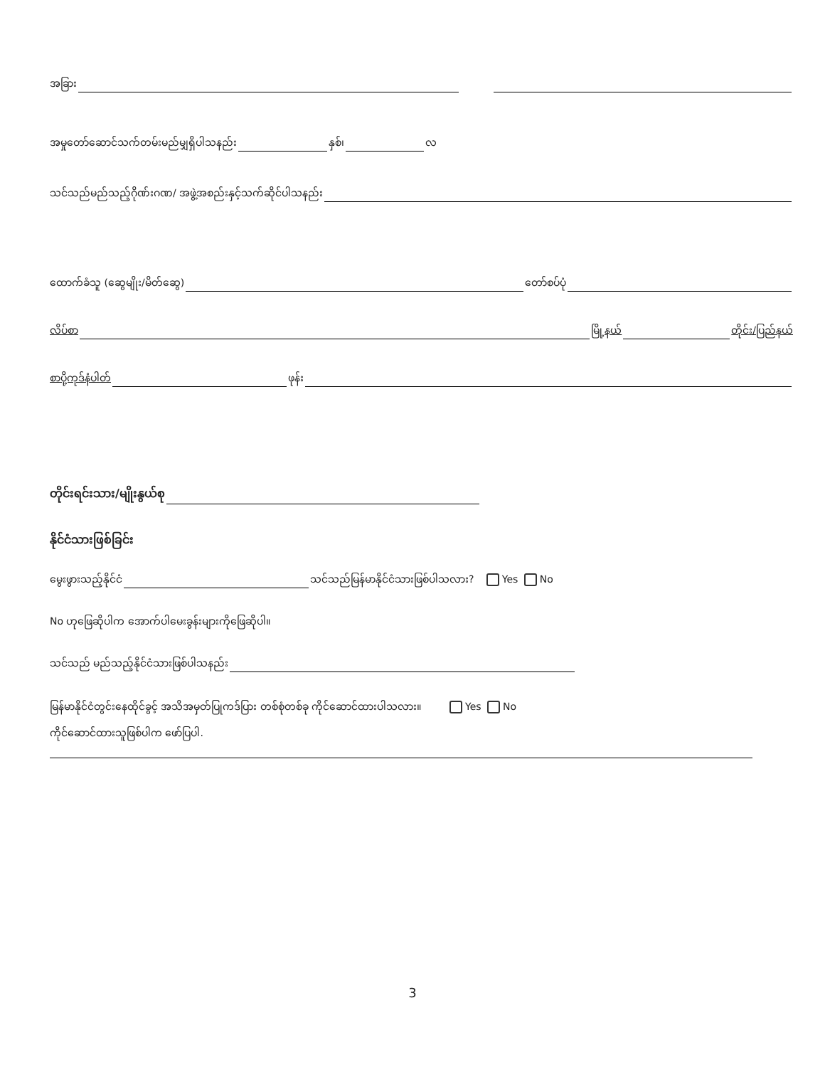အခြား
အမှုတော်ဆောင်သက်တမ်းမည်မျှရှိပါသနည်း နှစ်၊ လ
သင်သည်မည်သည့်ဂိုဏ်းဂဏ/ အဖွဲ့အစည်းနှင့်သက်ဆိုင်ပါသနည်း
ထောက်ခံသူ (ဆွေမျိုး/မိတ်ဆွေ) တော်စပ်ပုံ
လိပ်စာ မြို့နယ် တိုင်း/ပြည်နယ်
စာပို့ကုဒ်နံပါတ် ဖုန်း
တိုင်းရင်းသား/မျိုးနွယ်စု
နိုင်ငံသားဖြစ်ခြင်း
မွေးဖွားသည့်နိုင်ငံ သင်သည်မြန်မာနိုင်ငံသားဖြစ်ပါသလား? Yes No
No ဟုဖြေဆိုပါက အောက်ပါမေးခွန်းများကိုဖြေဆိုပါ။
သင်သည် မည်သည့်နိုင်ငံသားဖြစ်ပါသနည်း
မြန်မာနိုင်ငံတွင်းနေထိုင်ခွင့် အသိအမှတ်ပြုကဒ်ပြား တစ်စုံတစ်ခု ကိုင်ဆောင်ထားပါသလား။ Yes No
ကိုင်ဆောင်ထားသူဖြစ်ပါက ဖော်ပြပါ.
3